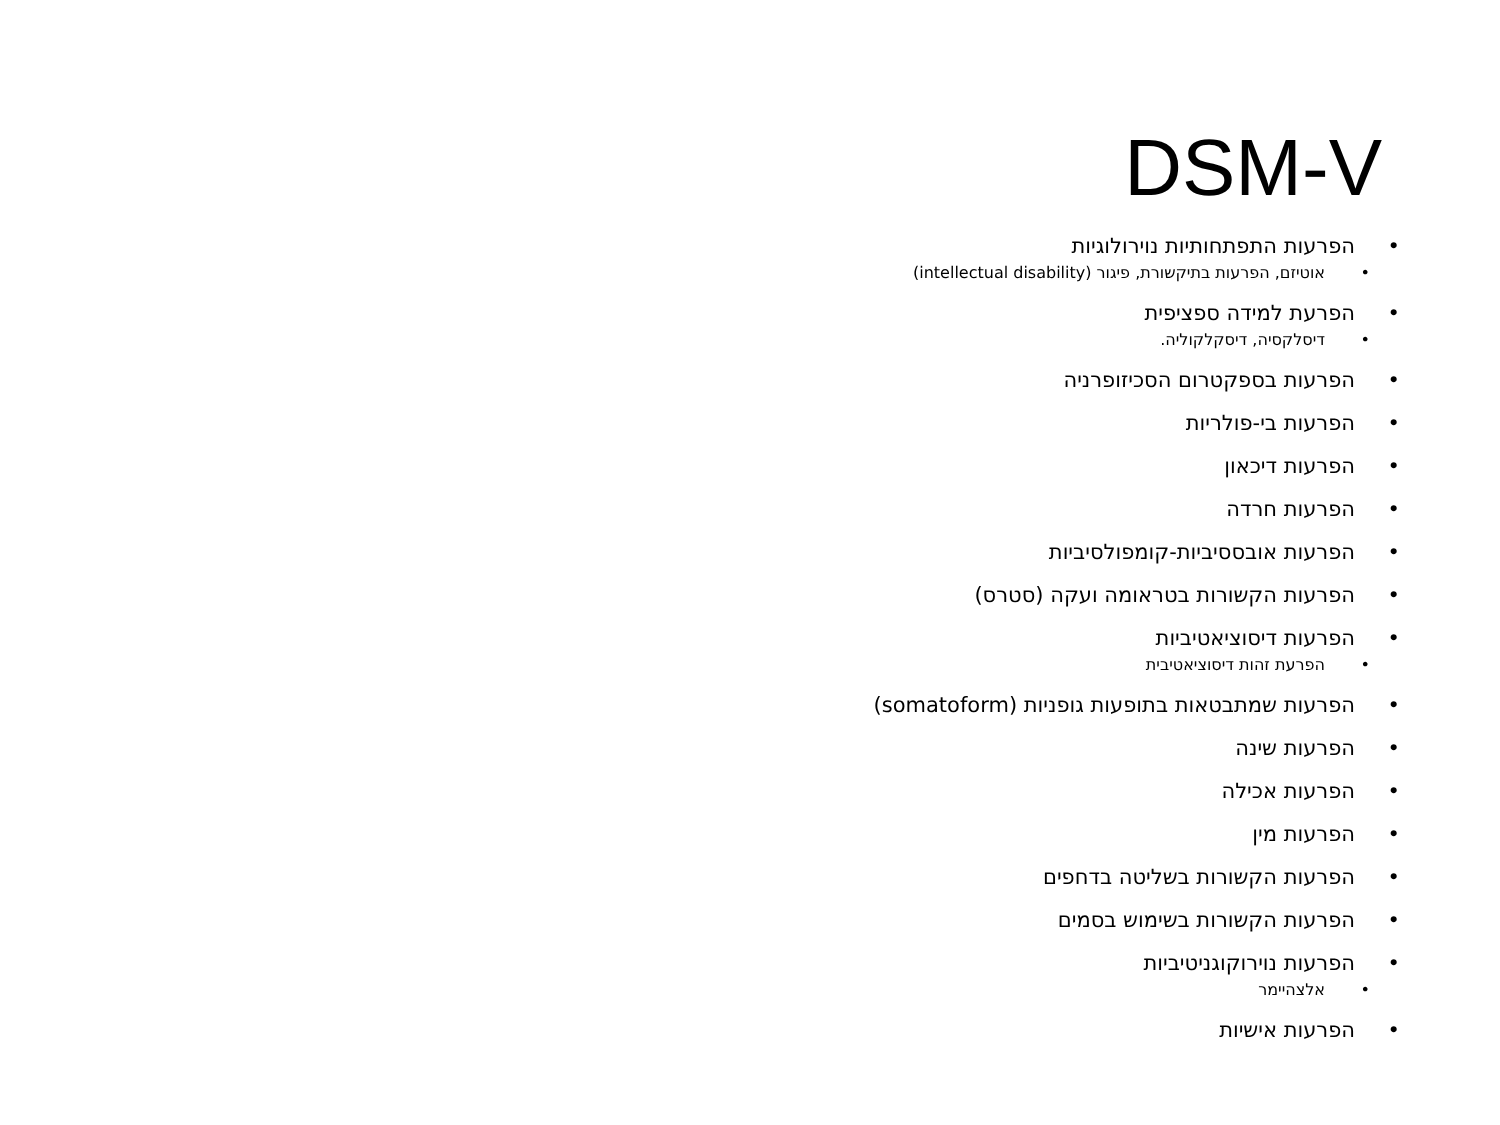DSM-V
• הפרעות התפתחותיות נוירולוגיות
• אוטיזם, הפרעות בתיקשורת, פיגור (intellectual disability)
• הפרעת למידה ספציפית
• דיסלקסיה, דיסקלקוליה.
• הפרעות בספקטרום הסכיזופרניה
• הפרעות בי-פולריות
• הפרעות דיכאון
• הפרעות חרדה
• הפרעות אובססיביות-קומפולסיביות
• הפרעות הקשורות בטראומה ועקה (סטרס)
• הפרעות דיסוציאטיביות
• הפרעת זהות דיסוציאטיבית
• הפרעות שמתבטאות בתופעות גופניות (somatoform)
• הפרעות שינה
• הפרעות אכילה
• הפרעות מין
• הפרעות הקשורות בשליטה בדחפים
• הפרעות הקשורות בשימוש בסמים
• הפרעות נוירוקוגניטיביות
• אלצהיימר
• הפרעות אישיות